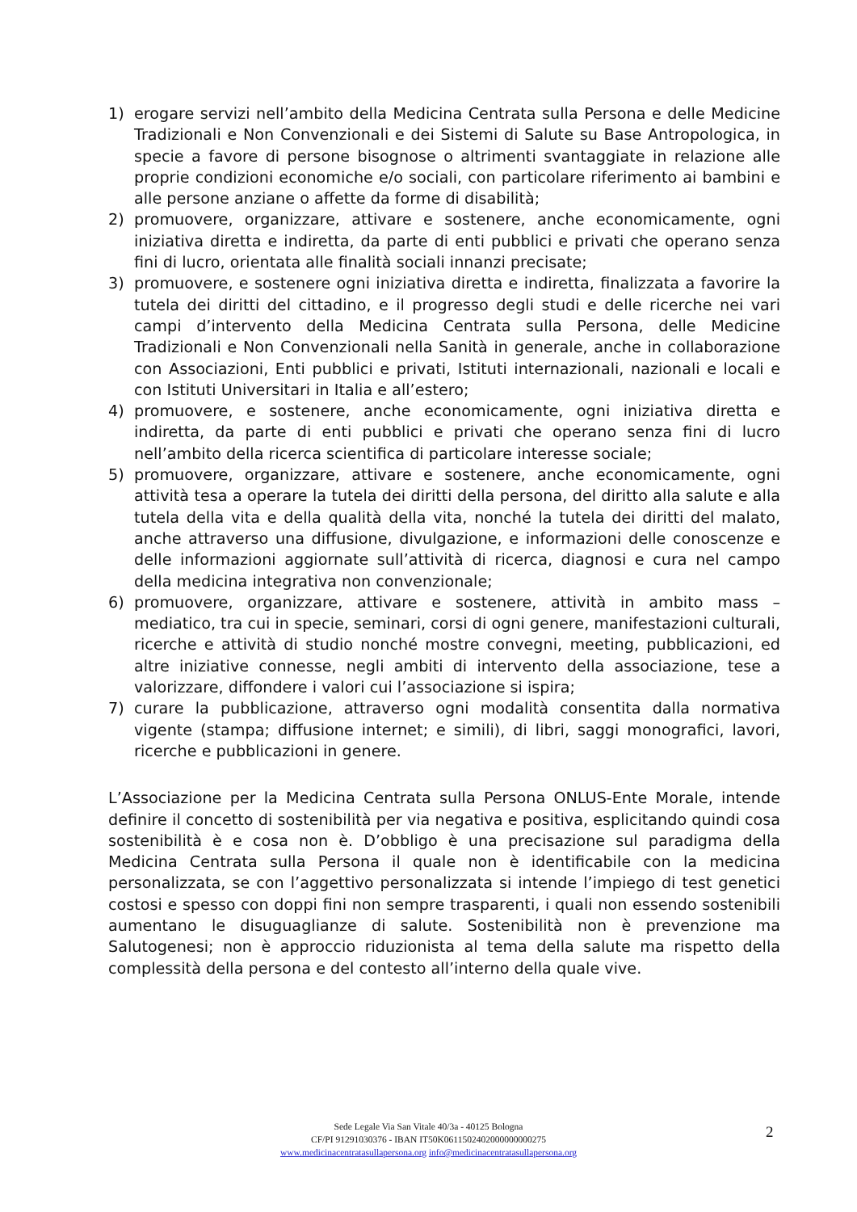1) erogare servizi nell’ambito della Medicina Centrata sulla Persona e delle Medicine Tradizionali e Non Convenzionali e dei Sistemi di Salute su Base Antropologica, in specie a favore di persone bisognose o altrimenti svantaggiate in relazione alle proprie condizioni economiche e/o sociali, con particolare riferimento ai bambini e alle persone anziane o affette da forme di disabilità;
2) promuovere, organizzare, attivare e sostenere, anche economicamente, ogni iniziativa diretta e indiretta, da parte di enti pubblici e privati che operano senza fini di lucro, orientata alle finalità sociali innanzi precisate;
3) promuovere, e sostenere ogni iniziativa diretta e indiretta, finalizzata a favorire la tutela dei diritti del cittadino, e il progresso degli studi e delle ricerche nei vari campi d’intervento della Medicina Centrata sulla Persona, delle Medicine Tradizionali e Non Convenzionali nella Sanità in generale, anche in collaborazione con Associazioni, Enti pubblici e privati, Istituti internazionali, nazionali e locali e con Istituti Universitari in Italia e all’estero;
4) promuovere, e sostenere, anche economicamente, ogni iniziativa diretta e indiretta, da parte di enti pubblici e privati che operano senza fini di lucro nell’ambito della ricerca scientifica di particolare interesse sociale;
5) promuovere, organizzare, attivare e sostenere, anche economicamente, ogni attività tesa a operare la tutela dei diritti della persona, del diritto alla salute e alla tutela della vita e della qualità della vita, nonché la tutela dei diritti del malato, anche attraverso una diffusione, divulgazione, e informazioni delle conoscenze e delle informazioni aggiornate sull’attività di ricerca, diagnosi e cura nel campo della medicina integrativa non convenzionale;
6) promuovere, organizzare, attivare e sostenere, attività in ambito mass – mediatico, tra cui in specie, seminari, corsi di ogni genere, manifestazioni culturali, ricerche e attività di studio nonché mostre convegni, meeting, pubblicazioni, ed altre iniziative connesse, negli ambiti di intervento della associazione, tese a valorizzare, diffondere i valori cui l’associazione si ispira;
7) curare la pubblicazione, attraverso ogni modalità consentita dalla normativa vigente (stampa; diffusione internet; e simili), di libri, saggi monografici, lavori, ricerche e pubblicazioni in genere.
L’Associazione per la Medicina Centrata sulla Persona ONLUS-Ente Morale, intende definire il concetto di sostenibilità per via negativa e positiva, esplicitando quindi cosa sostenibilità è e cosa non è. D’obbligo è una precisazione sul paradigma della Medicina Centrata sulla Persona il quale non è identificabile con la medicina personalizzata, se con l’aggettivo personalizzata si intende l’impiego di test genetici costosi e spesso con doppi fini non sempre trasparenti, i quali non essendo sostenibili aumentano le disuguaglianze di salute. Sostenibilità non è prevenzione ma Salutogenesi; non è approccio riduzionista al tema della salute ma rispetto della complessità della persona e del contesto all’interno della quale vive.
Sede Legale Via San Vitale 40/3a - 40125 Bologna
CF/PI 91291030376 - IBAN IT50K0611502402000000000275
www.medicinacentratasullapersona.org info@medicinacentratasullapersona.org
2